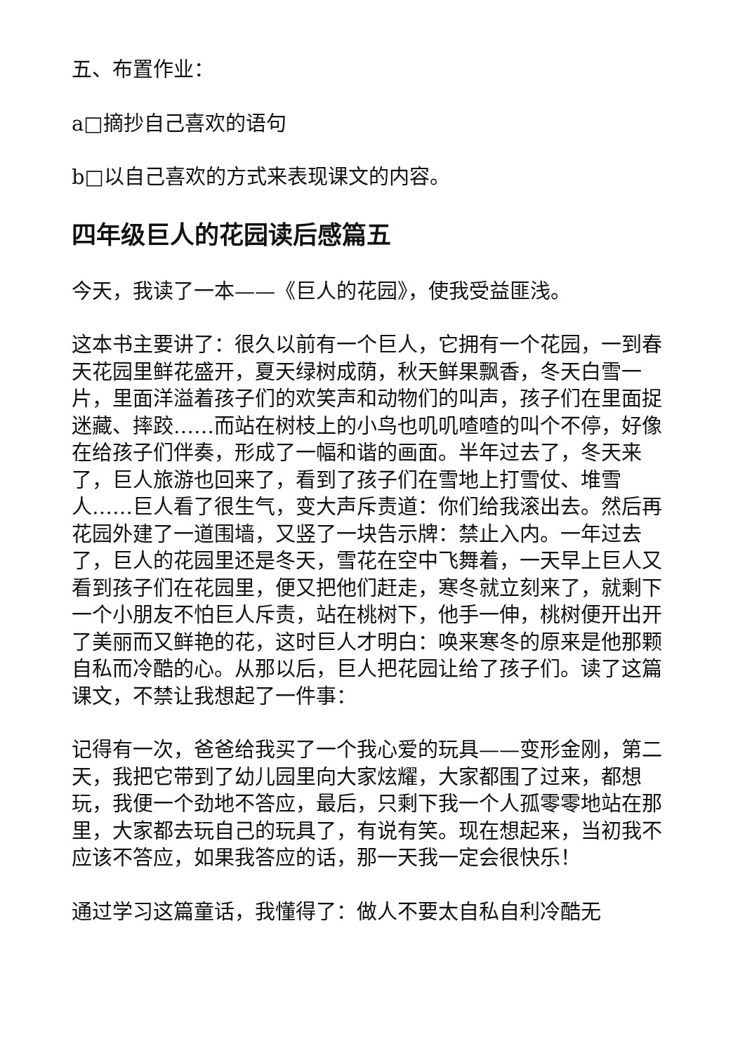五、布置作业：
a□摘抄自己喜欢的语句
b□以自己喜欢的方式来表现课文的内容。
四年级巨人的花园读后感篇五
今天，我读了一本——《巨人的花园》，使我受益匪浅。
这本书主要讲了：很久以前有一个巨人，它拥有一个花园，一到春天花园里鲜花盛开，夏天绿树成荫，秋天鲜果飘香，冬天白雪一片，里面洋溢着孩子们的欢笑声和动物们的叫声，孩子们在里面捉迷藏、摔跤……而站在树枝上的小鸟也叽叽喳喳的叫个不停，好像在给孩子们伴奏，形成了一幅和谐的画面。半年过去了，冬天来了，巨人旅游也回来了，看到了孩子们在雪地上打雪仗、堆雪人……巨人看了很生气，变大声斥责道：你们给我滚出去。然后再花园外建了一道围墙，又竖了一块告示牌：禁止入内。一年过去了，巨人的花园里还是冬天，雪花在空中飞舞着，一天早上巨人又看到孩子们在花园里，便又把他们赶走，寒冬就立刻来了，就剩下一个小朋友不怕巨人斥责，站在桃树下，他手一伸，桃树便开出开了美丽而又鲜艳的花，这时巨人才明白：唤来寒冬的原来是他那颗自私而冷酷的心。从那以后，巨人把花园让给了孩子们。读了这篇课文，不禁让我想起了一件事：
记得有一次，爸爸给我买了一个我心爱的玩具——变形金刚，第二天，我把它带到了幼儿园里向大家炫耀，大家都围了过来，都想玩，我便一个劲地不答应，最后，只剩下我一个人孤零零地站在那里，大家都去玩自己的玩具了，有说有笑。现在想起来，当初我不应该不答应，如果我答应的话，那一天我一定会很快乐！
通过学习这篇童话，我懂得了：做人不要太自私自利冷酷无